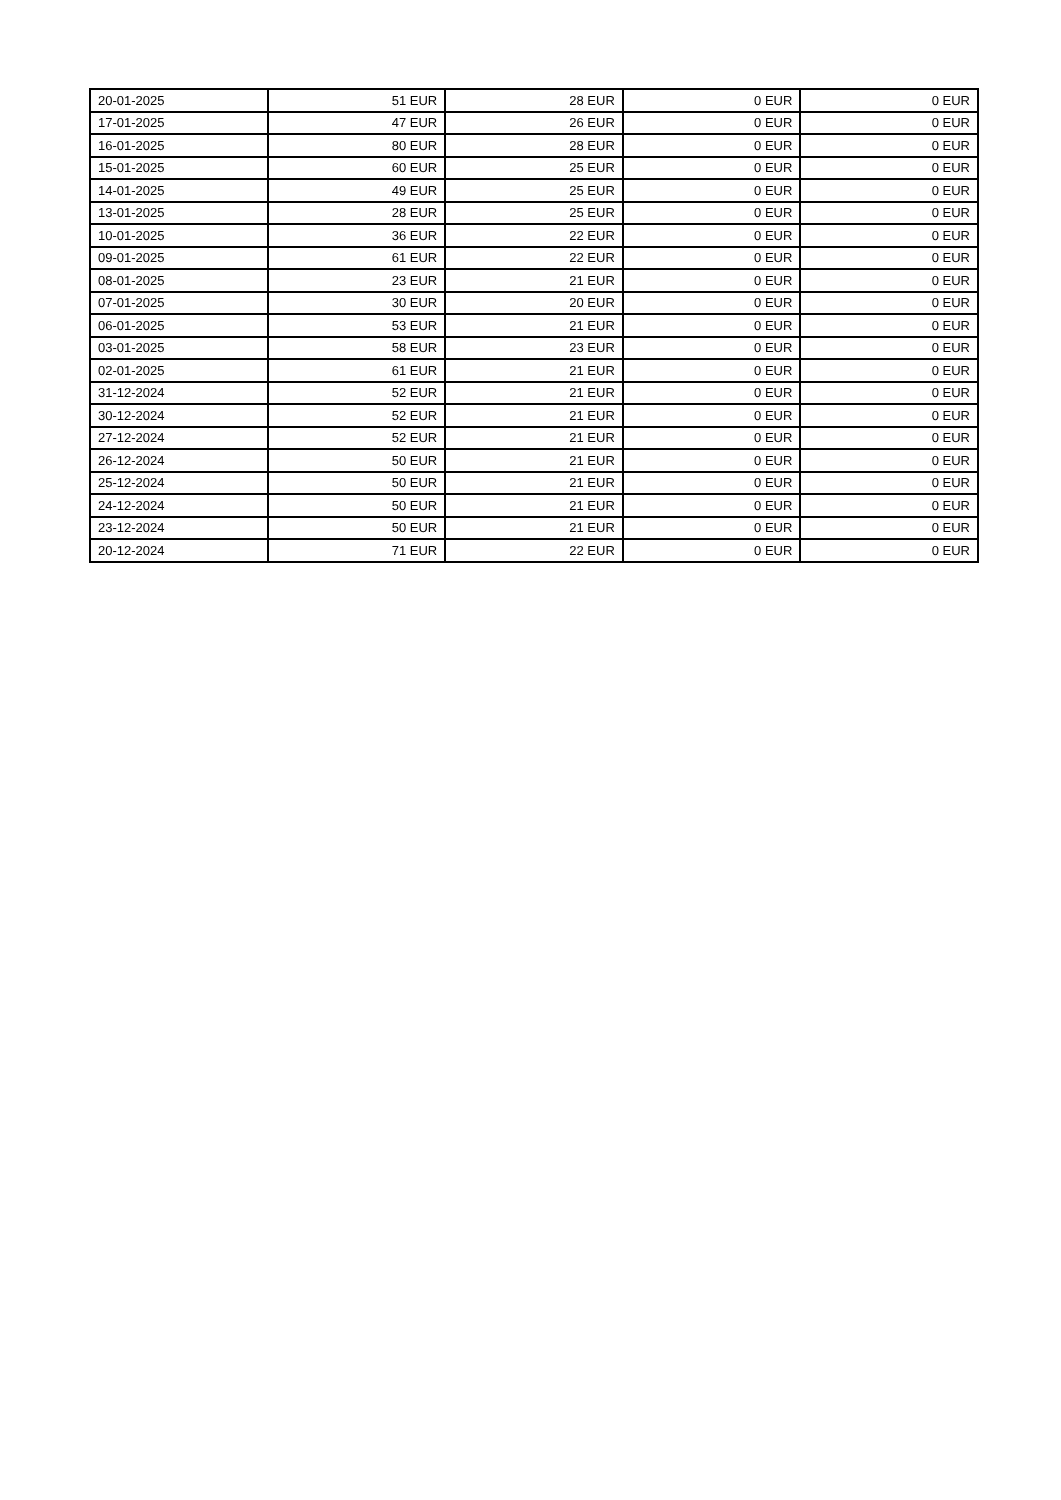| 20-01-2025 | 51 EUR | 28 EUR | 0 EUR | 0 EUR |
| 17-01-2025 | 47 EUR | 26 EUR | 0 EUR | 0 EUR |
| 16-01-2025 | 80 EUR | 28 EUR | 0 EUR | 0 EUR |
| 15-01-2025 | 60 EUR | 25 EUR | 0 EUR | 0 EUR |
| 14-01-2025 | 49 EUR | 25 EUR | 0 EUR | 0 EUR |
| 13-01-2025 | 28 EUR | 25 EUR | 0 EUR | 0 EUR |
| 10-01-2025 | 36 EUR | 22 EUR | 0 EUR | 0 EUR |
| 09-01-2025 | 61 EUR | 22 EUR | 0 EUR | 0 EUR |
| 08-01-2025 | 23 EUR | 21 EUR | 0 EUR | 0 EUR |
| 07-01-2025 | 30 EUR | 20 EUR | 0 EUR | 0 EUR |
| 06-01-2025 | 53 EUR | 21 EUR | 0 EUR | 0 EUR |
| 03-01-2025 | 58 EUR | 23 EUR | 0 EUR | 0 EUR |
| 02-01-2025 | 61 EUR | 21 EUR | 0 EUR | 0 EUR |
| 31-12-2024 | 52 EUR | 21 EUR | 0 EUR | 0 EUR |
| 30-12-2024 | 52 EUR | 21 EUR | 0 EUR | 0 EUR |
| 27-12-2024 | 52 EUR | 21 EUR | 0 EUR | 0 EUR |
| 26-12-2024 | 50 EUR | 21 EUR | 0 EUR | 0 EUR |
| 25-12-2024 | 50 EUR | 21 EUR | 0 EUR | 0 EUR |
| 24-12-2024 | 50 EUR | 21 EUR | 0 EUR | 0 EUR |
| 23-12-2024 | 50 EUR | 21 EUR | 0 EUR | 0 EUR |
| 20-12-2024 | 71 EUR | 22 EUR | 0 EUR | 0 EUR |